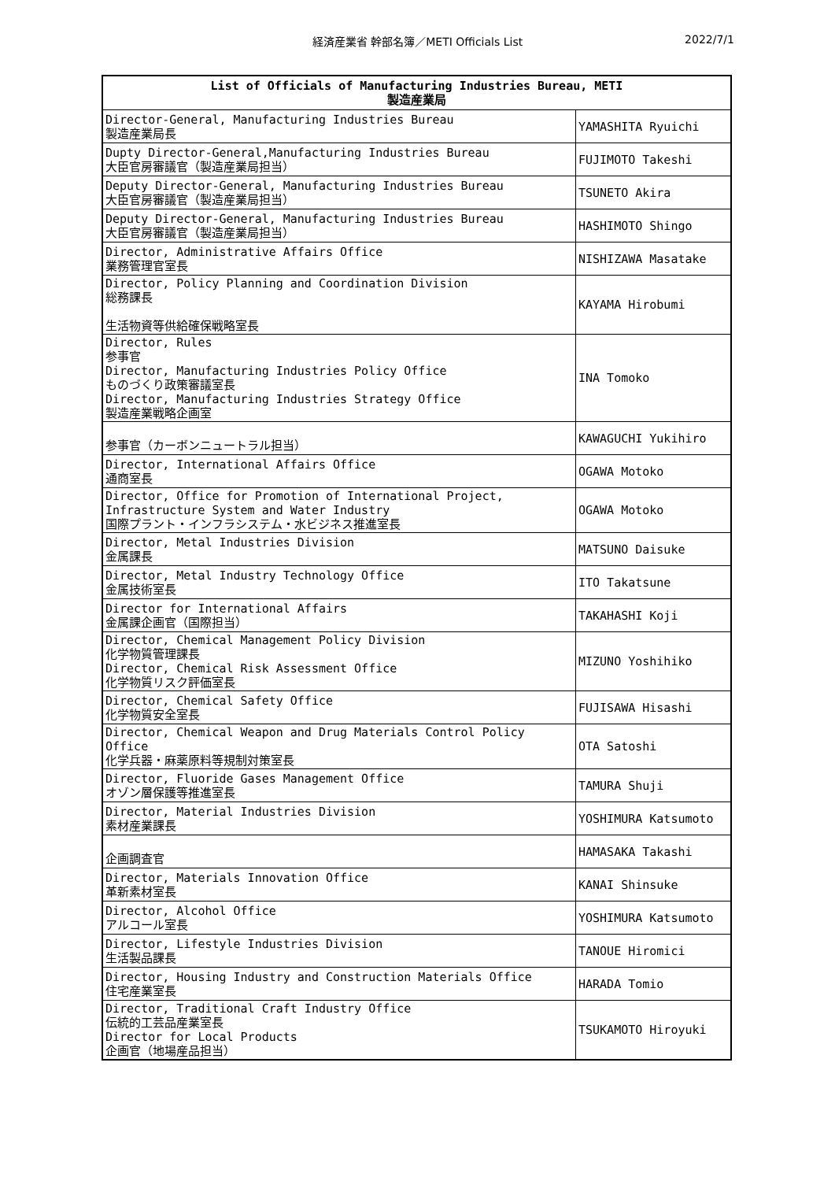経済産業省 幹部名簿／METI Officials List
2022/7/1
| List of Officials of Manufacturing Industries Bureau, METI 製造産業局 | |
| --- | --- |
| Director-General, Manufacturing Industries Bureau 製造産業局長 | YAMASHITA Ryuichi |
| Dupty Director-General,Manufacturing Industries Bureau 大臣官房審議官（製造産業局担当） | FUJIMOTO Takeshi |
| Deputy Director-General, Manufacturing Industries Bureau 大臣官房審議官（製造産業局担当） | TSUNETO Akira |
| Deputy Director-General, Manufacturing Industries Bureau 大臣官房審議官（製造産業局担当） | HASHIMOTO Shingo |
| Director, Administrative Affairs Office 業務管理官室長 | NISHIZAWA Masatake |
| Director, Policy Planning and Coordination Division 総務課長 生活物資等供給確保戦略室長 | KAYAMA Hirobumi |
| Director, Rules 参事官 Director, Manufacturing Industries Policy Office ものづくり政策審議室長 Director, Manufacturing Industries Strategy Office 製造産業戦略企画室 | INA Tomoko |
| 参事官（カーボンニュートラル担当） | KAWAGUCHI Yukihiro |
| Director, International Affairs Office 通商室長 | OGAWA Motoko |
| Director, Office for Promotion of International Project, Infrastructure System and Water Industry 国際プラント・インフラシステム・水ビジネス推進室長 | OGAWA Motoko |
| Director, Metal Industries Division 金属課長 | MATSUNO Daisuke |
| Director, Metal Industry Technology Office 金属技術室長 | ITO Takatsune |
| Director for International Affairs 金属課企画官（国際担当） | TAKAHASHI Koji |
| Director, Chemical Management Policy Division 化学物質管理課長 Director, Chemical Risk Assessment Office 化学物質リスク評価室長 | MIZUNO Yoshihiko |
| Director, Chemical Safety Office 化学物質安全室長 | FUJISAWA Hisashi |
| Director, Chemical Weapon and Drug Materials Control Policy Office 化学兵器・麻薬原料等規制対策室長 | OTA Satoshi |
| Director, Fluoride Gases Management Office オゾン層保護等推進室長 | TAMURA Shuji |
| Director, Material Industries Division 素材産業課長 | YOSHIMURA Katsumoto |
| 企画調査官 | HAMASAKA Takashi |
| Director, Materials Innovation Office 革新素材室長 | KANAI Shinsuke |
| Director, Alcohol Office アルコール室長 | YOSHIMURA Katsumoto |
| Director, Lifestyle Industries Division 生活製品課長 | TANOUE Hiromici |
| Director, Housing Industry and Construction Materials Office 住宅産業室長 | HARADA Tomio |
| Director, Traditional Craft Industry Office 伝統的工芸品産業室長 Director for Local Products 企画官（地場産品担当） | TSUKAMOTO Hiroyuki |